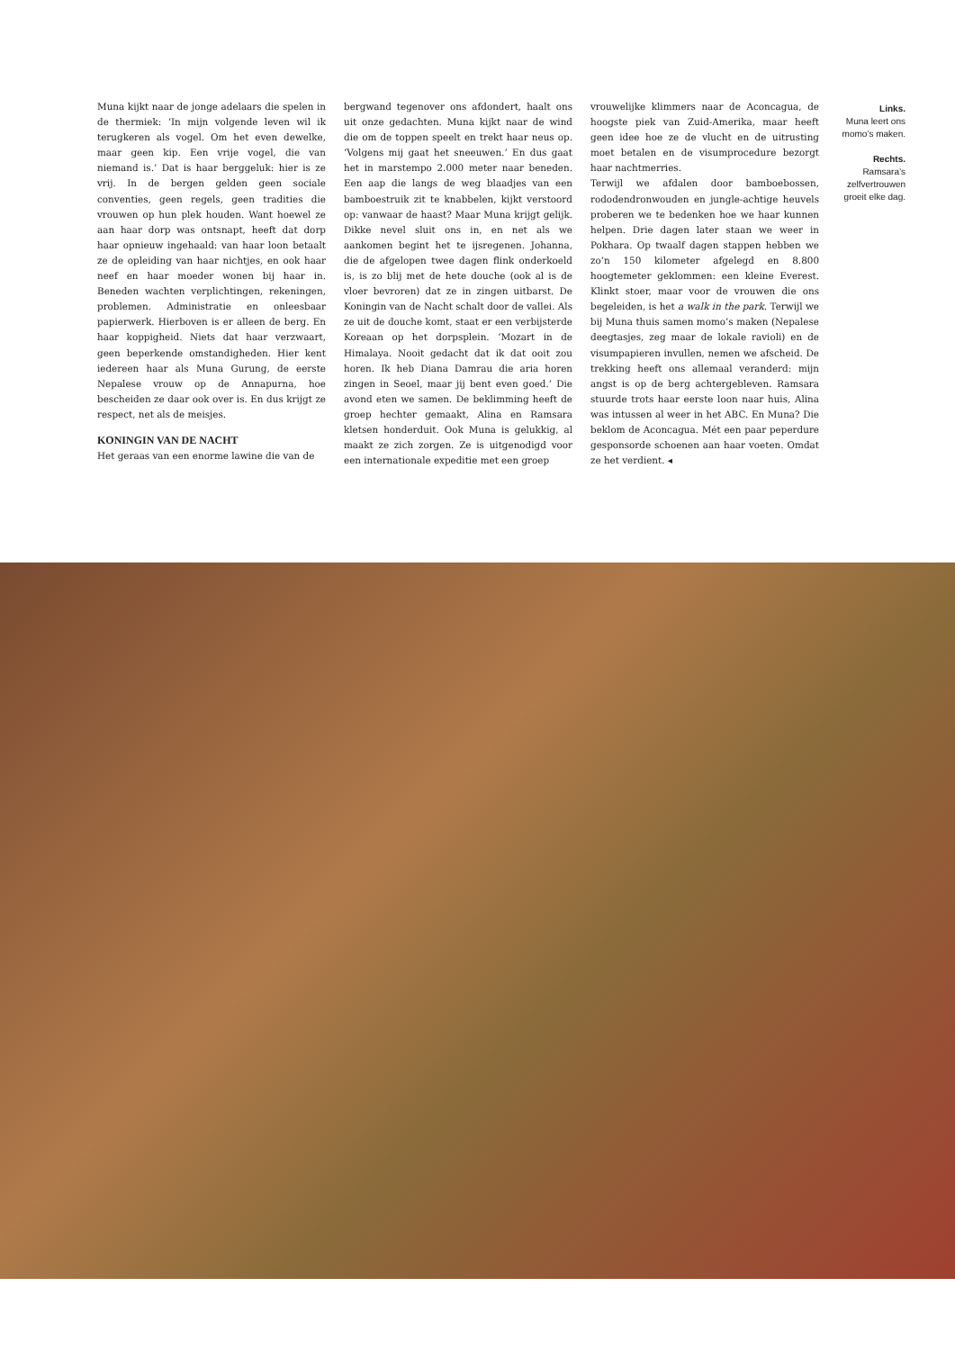Muna kijkt naar de jonge adelaars die spelen in de thermiek: ‘In mijn volgende leven wil ik terugkeren als vogel. Om het even dewelke, maar geen kip. Een vrije vogel, die van niemand is.’ Dat is haar berggeluk: hier is ze vrij. In de bergen gelden geen sociale conventies, geen regels, geen tradities die vrouwen op hun plek houden. Want hoewel ze aan haar dorp was ontsnapt, heeft dat dorp haar opnieuw ingehaald: van haar loon betaalt ze de opleiding van haar nichtjes, en ook haar neef en haar moeder wonen bij haar in. Beneden wachten verplichtingen, rekeningen, problemen. Administratie en onleesbaar papierwerk. Hierboven is er alleen de berg. En haar koppigheid. Niets dat haar verzwaart, geen beperkende omstandigheden. Hier kent iedereen haar als Muna Gurung, de eerste Nepalese vrouw op de Annapurna, hoe bescheiden ze daar ook over is. En dus krijgt ze respect, net als de meisjes.
KONINGIN VAN DE NACHT
Het geraas van een enorme lawine die van de
bergwand tegenover ons afdondert, haalt ons uit onze gedachten. Muna kijkt naar de wind die om de toppen speelt en trekt haar neus op. ‘Volgens mij gaat het sneeuwen.’ En dus gaat het in marstempo 2.000 meter naar beneden. Een aap die langs de weg blaadjes van een bamboestruik zit te knabbelen, kijkt verstoord op: vanwaar de haast? Maar Muna krijgt gelijk. Dikke nevel sluit ons in, en net als we aankomen begint het te ijsregenen. Johanna, die de afgelopen twee dagen flink onderkoeld is, is zo blij met de hete douche (ook al is de vloer bevroren) dat ze in zingen uitbarst. De Koningin van de Nacht schalt door de vallei. Als ze uit de douche komt, staat er een verbijsterde Koreaan op het dorpsplein. ‘Mozart in de Himalaya. Nooit gedacht dat ik dat ooit zou horen. Ik heb Diana Damrau die aria horen zingen in Seoel, maar jij bent even goed.’ Die avond eten we samen. De beklimming heeft de groep hechter gemaakt, Alina en Ramsara kletsen honderduit. Ook Muna is gelukkig, al maakt ze zich zorgen. Ze is uitgenodigd voor een internationale expeditie met een groep
vrouwelijke klimmers naar de Aconcagua, de hoogste piek van Zuid-Amerika, maar heeft geen idee hoe ze de vlucht en de uitrusting moet betalen en de visumprocedure bezorgt haar nachtmerries.
Terwijl we afdalen door bamboebossen, rododendronwouden en jungle-achtige heuvels proberen we te bedenken hoe we haar kunnen helpen. Drie dagen later staan we weer in Pokhara. Op twaalf dagen stappen hebben we zo’n 150 kilometer afgelegd en 8.800 hoogtemeter geklommen: een kleine Everest. Klinkt stoer, maar voor de vrouwen die ons begeleiden, is het a walk in the park. Terwijl we bij Muna thuis samen momo’s maken (Nepalese deegtasjes, zeg maar de lokale ravioli) en de visumpapieren invullen, nemen we afscheid. De trekking heeft ons allemaal veranderd: mijn angst is op de berg achtergebleven. Ramsara stuurde trots haar eerste loon naar huis, Alina was intussen al weer in het ABC. En Muna? Die beklom de Aconcagua. Mét een paar peperdure gesponsorde schoenen aan haar voeten. Omdat ze het verdient. ◂
Links.
Muna leert ons momo’s maken.
Rechts.
Ramsara’s zelfvertrouwen groeit elke dag.